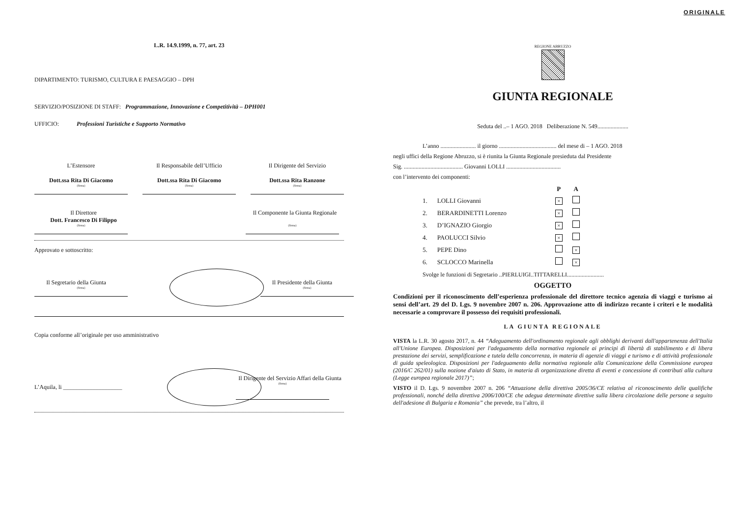L.R. 14.9.1999, n. 77, art. 23
DIPARTIMENTO: TURISMO, CULTURA E PAESAGGIO – DPH
SERVIZIO/POSIZIONE DI STAFF: Programmazione, Innovazione e Competitività – DPH001
UFFICIO: Professioni Turistiche e Supporto Normativo
L’Estensore
Dott.ssa Rita Di Giacomo
(firma)
Il Responsabile dell’Ufficio
Dott.ssa Rita Di Giacomo
(firma)
Il Dirigente del Servizio
Dott.ssa Rita Ranzone
(firma)
Il Direttore
Dott. Francesco Di Filippo
(firma)
Il Componente la Giunta Regionale
(firma)
Approvato e sottoscritto:
Il Segretario della Giunta
(firma)
Il Presidente della Giunta
(firma)
Copia conforme all’originale per uso amministrativo
L’Aquila, li ____________________
Il Dirigente del Servizio Affari della Giunta
(firma)
ORIGINALE
REGIONE ABRUZZO
GIUNTA REGIONALE
Seduta del ..– 1 AGO. 2018 Deliberazione N. 549.....................
L’anno ........................ il giorno ....................................... del mese di – 1 AGO. 2018
negli uffici della Regione Abruzzo, si è riunita la Giunta Regionale presieduta dal Presidente
Sig. ........................................ Giovanni LOLLI .....................................
con l’intervento dei componenti:
| | | P | A |
| --- | --- | --- | --- |
| 1. | LOLLI Giovanni | × | |
| 2. | BERARDINETTI Lorenzo | × | |
| 3. | D’IGNAZIO Giorgio | × | |
| 4. | PAOLUCCI Silvio | × | |
| 5. | PEPE Dino | | × |
| 6. | SCLOCCO Marinella | | × |
Svolge le funzioni di Segretario ..PIERLUIGI..TITTARELLI.........................
OGGETTO
Condizioni per il riconoscimento dell’esperienza professionale del direttore tecnico agenzia di viaggi e turismo ai sensi dell’art. 29 del D. Lgs. 9 novembre 2007 n. 206. Approvazione atto di indirizzo recante i criteri e le modalità necessarie a comprovare il possesso dei requisiti professionali.
LA GIUNTA REGIONALE
VISTA la L.R. 30 agosto 2017, n. 44 “Adeguamento dell'ordinamento regionale agli obblighi derivanti dall'appartenenza dell'Italia all'Unione Europea. Disposizioni per l'adeguamento della normativa regionale ai principi di libertà di stabilimento e di libera prestazione dei servizi, semplificazione e tutela della concorrenza, in materia di agenzie di viaggi e turismo e di attività professionale di guida speleologica. Disposizioni per l'adeguamento della normativa regionale alla Comunicazione della Commissione europea (2016/C 262/01) sulla nozione d'aiuto di Stato, in materia di organizzazione diretta di eventi e concessione di contributi alla cultura (Legge europea regionale 2017)”;
VISTO il D. Lgs. 9 novembre 2007 n. 206 “Attuazione della direttiva 2005/36/CE relativa al riconoscimento delle qualifiche professionali, nonché della direttiva 2006/100/CE che adegua determinate direttive sulla libera circolazione delle persone a seguito dell'adesione di Bulgaria e Romania” che prevede, tra l’altro, il